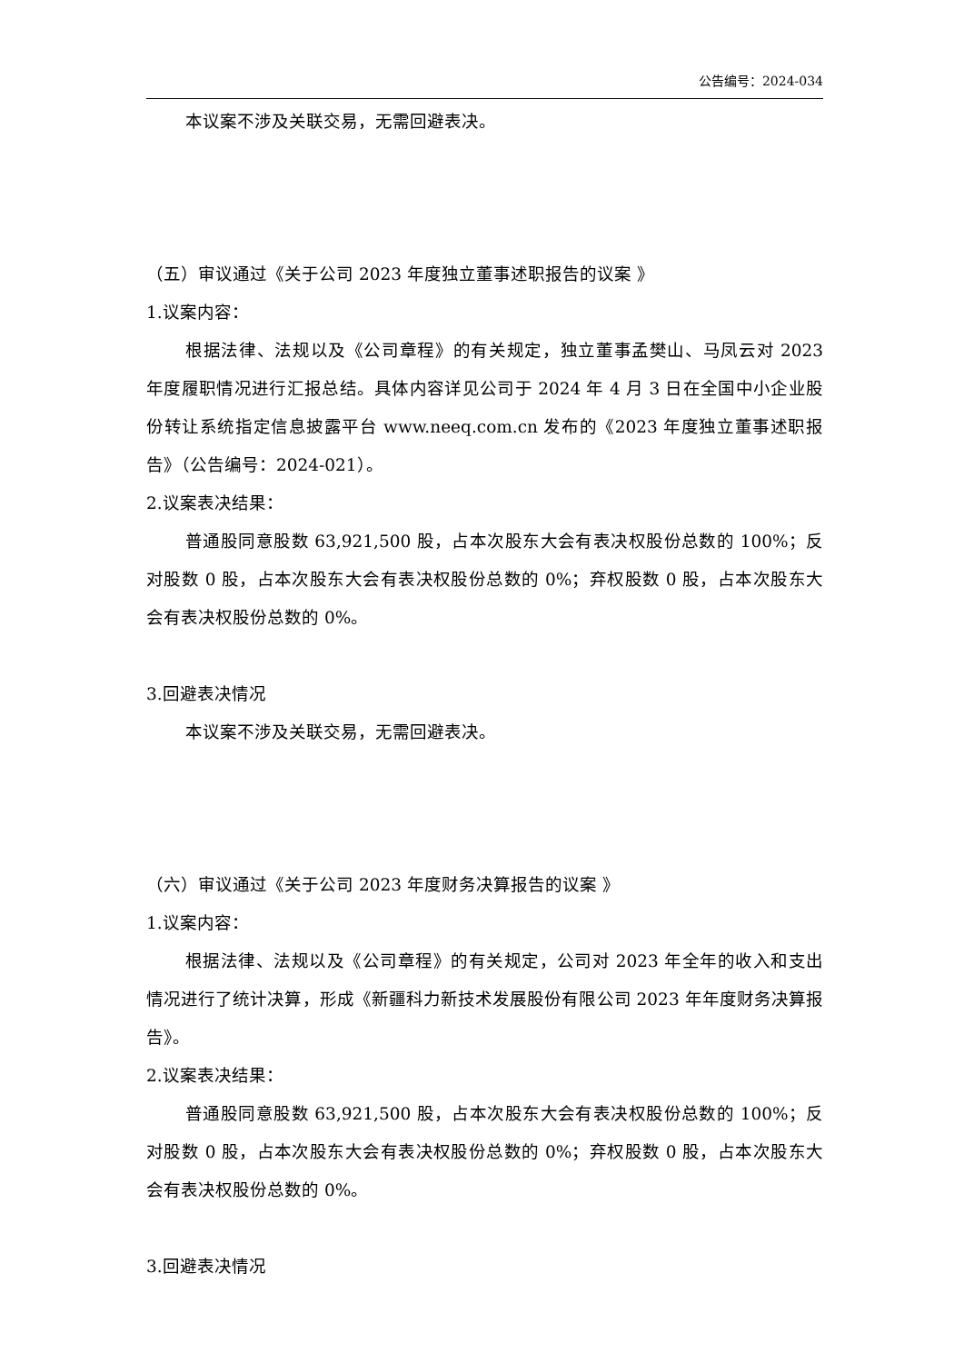公告编号：2024-034
本议案不涉及关联交易，无需回避表决。
（五）审议通过《关于公司 2023 年度独立董事述职报告的议案 》
1.议案内容：
根据法律、法规以及《公司章程》的有关规定，独立董事孟樊山、马凤云对 2023 年度履职情况进行汇报总结。具体内容详见公司于 2024 年 4 月 3 日在全国中小企业股份转让系统指定信息披露平台 www.neeq.com.cn 发布的《2023 年度独立董事述职报告》（公告编号：2024-021）。
2.议案表决结果：
普通股同意股数 63,921,500 股，占本次股东大会有表决权股份总数的 100%；反对股数 0 股，占本次股东大会有表决权股份总数的 0%；弃权股数 0 股，占本次股东大会有表决权股份总数的 0%。
3.回避表决情况
本议案不涉及关联交易，无需回避表决。
（六）审议通过《关于公司 2023 年度财务决算报告的议案 》
1.议案内容：
根据法律、法规以及《公司章程》的有关规定，公司对 2023 年全年的收入和支出情况进行了统计决算，形成《新疆科力新技术发展股份有限公司 2023 年年度财务决算报告》。
2.议案表决结果：
普通股同意股数 63,921,500 股，占本次股东大会有表决权股份总数的 100%；反对股数 0 股，占本次股东大会有表决权股份总数的 0%；弃权股数 0 股，占本次股东大会有表决权股份总数的 0%。
3.回避表决情况